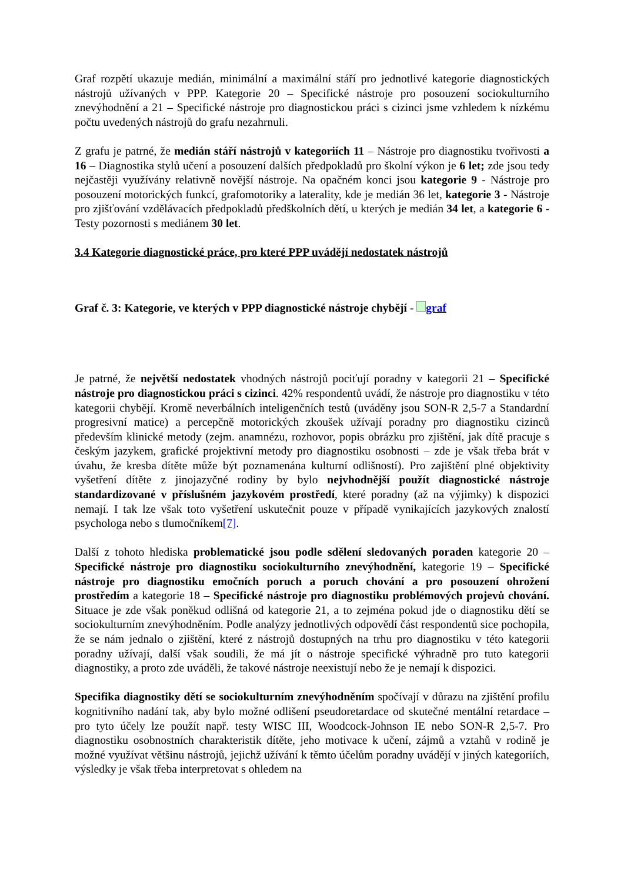Graf rozpětí ukazuje medián, minimální a maximální stáří pro jednotlivé kategorie diagnostických nástrojů užívaných v PPP. Kategorie 20 – Specifické nástroje pro posouzení sociokulturního znevýhodnění a 21 – Specifické nástroje pro diagnostickou práci s cizinci jsme vzhledem k nízkému počtu uvedených nástrojů do grafu nezahrnuli.
Z grafu je patrné, že medián stáří nástrojů v kategoriích 11 – Nástroje pro diagnostiku tvořivosti a 16 – Diagnostika stylů učení a posouzení dalších předpokladů pro školní výkon je 6 let; zde jsou tedy nejčastěji využívány relativně novější nástroje. Na opačném konci jsou kategorie 9 - Nástroje pro posouzení motorických funkcí, grafomotoriky a laterality, kde je medián 36 let, kategorie 3 - Nástroje pro zjišťování vzdělávacích předpokladů předškolních dětí, u kterých je medián 34 let, a kategorie 6 - Testy pozornosti s mediánem 30 let.
3.4 Kategorie diagnostické práce, pro které PPP uvádějí nedostatek nástrojů
Graf č. 3: Kategorie, ve kterých v PPP diagnostické nástroje chybějí - graf
Je patrné, že největší nedostatek vhodných nástrojů pociťují poradny v kategorii 21 – Specifické nástroje pro diagnostickou práci s cizinci. 42% respondentů uvádí, že nástroje pro diagnostiku v této kategorii chybějí. Kromě neverbálních inteligenčních testů (uváděny jsou SON-R 2,5-7 a Standardní progresivní matice) a percepčně motorických zkoušek užívají poradny pro diagnostiku cizinců především klinické metody (zejm. anamnézu, rozhovor, popis obrázku pro zjištění, jak dítě pracuje s českým jazykem, grafické projektivní metody pro diagnostiku osobnosti – zde je však třeba brát v úvahu, že kresba dítěte může být poznamenána kulturní odlišností). Pro zajištění plné objektivity vyšetření dítěte z jinojazyčné rodiny by bylo nejvhodnější použít diagnostické nástroje standardizované v příslušném jazykovém prostředí, které poradny (až na výjimky) k dispozici nemají. I tak lze však toto vyšetření uskutečnit pouze v případě vynikajících jazykových znalostí psychologa nebo s tlumočníkem[7].
Další z tohoto hlediska problematické jsou podle sdělení sledovaných poraden kategorie 20 – Specifické nástroje pro diagnostiku sociokulturního znevýhodnění, kategorie 19 – Specifické nástroje pro diagnostiku emočních poruch a poruch chování a pro posouzení ohrožení prostředím a kategorie 18 – Specifické nástroje pro diagnostiku problémových projevů chování. Situace je zde však poněkud odlišná od kategorie 21, a to zejména pokud jde o diagnostiku dětí se sociokulturním znevýhodněním. Podle analýzy jednotlivých odpovědí část respondentů sice pochopila, že se nám jednalo o zjištění, které z nástrojů dostupných na trhu pro diagnostiku v této kategorii poradny užívají, další však soudili, že má jít o nástroje specifické výhradně pro tuto kategorii diagnostiky, a proto zde uváděli, že takové nástroje neexistují nebo že je nemají k dispozici.
Specifika diagnostiky dětí se sociokulturním znevýhodněním spočívají v důrazu na zjištění profilu kognitivního nadání tak, aby bylo možné odlišení pseudoretardace od skutečné mentální retardace – pro tyto účely lze použít např. testy WISC III, Woodcock-Johnson IE nebo SON-R 2,5-7. Pro diagnostiku osobnostních charakteristik dítěte, jeho motivace k učení, zájmů a vztahů v rodině je možné využívat většinu nástrojů, jejichž užívání k těmto účelům poradny uvádějí v jiných kategoriích, výsledky je však třeba interpretovat s ohledem na